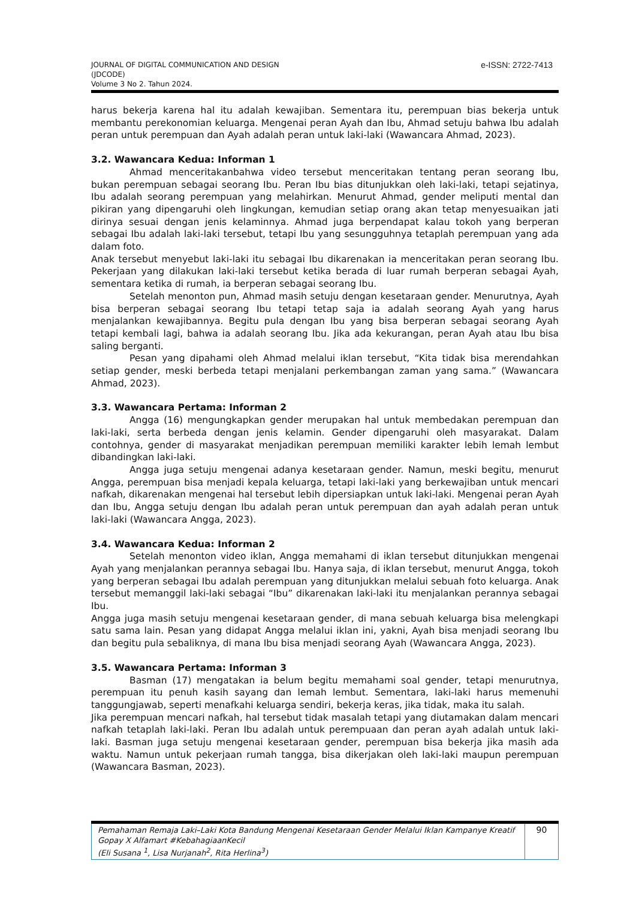JOURNAL OF DIGITAL COMMUNICATION AND DESIGN
(JDCODE)
Volume 3 No 2. Tahun 2024.
e-ISSN: 2722-7413
harus bekerja karena hal itu adalah kewajiban. Sementara itu, perempuan bias bekerja untuk membantu perekonomian keluarga. Mengenai peran Ayah dan Ibu, Ahmad setuju bahwa Ibu adalah peran untuk perempuan dan Ayah adalah peran untuk laki-laki (Wawancara Ahmad, 2023).
3.2. Wawancara Kedua: Informan 1
Ahmad menceritakanbahwa video tersebut menceritakan tentang peran seorang Ibu, bukan perempuan sebagai seorang Ibu. Peran Ibu bias ditunjukkan oleh laki-laki, tetapi sejatinya, Ibu adalah seorang perempuan yang melahirkan. Menurut Ahmad, gender meliputi mental dan pikiran yang dipengaruhi oleh lingkungan, kemudian setiap orang akan tetap menyesuaikan jati dirinya sesuai dengan jenis kelaminnya. Ahmad juga berpendapat kalau tokoh yang berperan sebagai Ibu adalah laki-laki tersebut, tetapi Ibu yang sesungguhnya tetaplah perempuan yang ada dalam foto.
Anak tersebut menyebut laki-laki itu sebagai Ibu dikarenakan ia menceritakan peran seorang Ibu. Pekerjaan yang dilakukan laki-laki tersebut ketika berada di luar rumah berperan sebagai Ayah, sementara ketika di rumah, ia berperan sebagai seorang Ibu.
Setelah menonton pun, Ahmad masih setuju dengan kesetaraan gender. Menurutnya, Ayah bisa berperan sebagai seorang Ibu tetapi tetap saja ia adalah seorang Ayah yang harus menjalankan kewajibannya. Begitu pula dengan Ibu yang bisa berperan sebagai seorang Ayah tetapi kembali lagi, bahwa ia adalah seorang Ibu. Jika ada kekurangan, peran Ayah atau Ibu bisa saling berganti.
Pesan yang dipahami oleh Ahmad melalui iklan tersebut, “Kita tidak bisa merendahkan setiap gender, meski berbeda tetapi menjalani perkembangan zaman yang sama.” (Wawancara Ahmad, 2023).
3.3. Wawancara Pertama: Informan 2
Angga (16) mengungkapkan gender merupakan hal untuk membedakan perempuan dan laki-laki, serta berbeda dengan jenis kelamin. Gender dipengaruhi oleh masyarakat. Dalam contohnya, gender di masyarakat menjadikan perempuan memiliki karakter lebih lemah lembut dibandingkan laki-laki.
Angga juga setuju mengenai adanya kesetaraan gender. Namun, meski begitu, menurut Angga, perempuan bisa menjadi kepala keluarga, tetapi laki-laki yang berkewajiban untuk mencari nafkah, dikarenakan mengenai hal tersebut lebih dipersiapkan untuk laki-laki. Mengenai peran Ayah dan Ibu, Angga setuju dengan Ibu adalah peran untuk perempuan dan ayah adalah peran untuk laki-laki (Wawancara Angga, 2023).
3.4. Wawancara Kedua: Informan 2
Setelah menonton video iklan, Angga memahami di iklan tersebut ditunjukkan mengenai Ayah yang menjalankan perannya sebagai Ibu. Hanya saja, di iklan tersebut, menurut Angga, tokoh yang berperan sebagai Ibu adalah perempuan yang ditunjukkan melalui sebuah foto keluarga. Anak tersebut memanggil laki-laki sebagai “Ibu” dikarenakan laki-laki itu menjalankan perannya sebagai Ibu.
Angga juga masih setuju mengenai kesetaraan gender, di mana sebuah keluarga bisa melengkapi satu sama lain. Pesan yang didapat Angga melalui iklan ini, yakni, Ayah bisa menjadi seorang Ibu dan begitu pula sebaliknya, di mana Ibu bisa menjadi seorang Ayah (Wawancara Angga, 2023).
3.5. Wawancara Pertama: Informan 3
Basman (17) mengatakan ia belum begitu memahami soal gender, tetapi menurutnya, perempuan itu penuh kasih sayang dan lemah lembut. Sementara, laki-laki harus memenuhi tanggungjawab, seperti menafkahi keluarga sendiri, bekerja keras, jika tidak, maka itu salah.
Jika perempuan mencari nafkah, hal tersebut tidak masalah tetapi yang diutamakan dalam mencari nafkah tetaplah laki-laki. Peran Ibu adalah untuk perempuaan dan peran ayah adalah untuk laki-laki. Basman juga setuju mengenai kesetaraan gender, perempuan bisa bekerja jika masih ada waktu. Namun untuk pekerjaan rumah tangga, bisa dikerjakan oleh laki-laki maupun perempuan (Wawancara Basman, 2023).
Pemahaman Remaja Laki–Laki Kota Bandung Mengenai Kesetaraan Gender Melalui Iklan Kampanye Kreatif Gopay X Alfamart #KebahagiaanKecil
(Eli Susana <sup>1</sup>, Lisa Nurjanah<sup>2</sup>, Rita Herlina<sup>3</sup>)
90